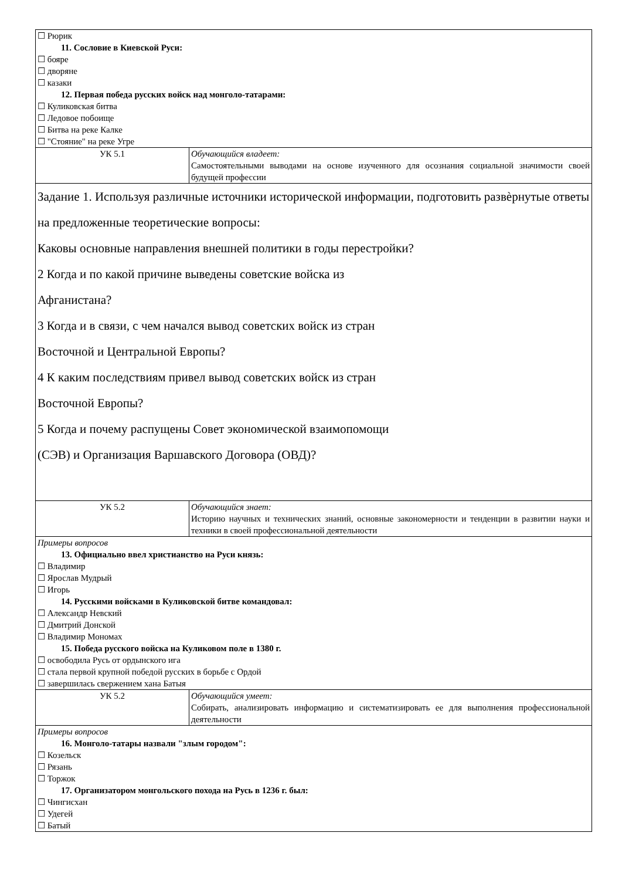| ☐ Рюрик 11. Сословие в Киевской Руси: ☐ бояре ☐ дворяне ☐ казаки 12. Первая победа русских войск над монголо-татарами: ☐ Куликовская битва ☐ Ледовое побоище ☐ Битва на реке Калке ☐ "Стояние" на реке Угре | |
| УК 5.1 | Обучающийся владеет: Самостоятельными выводами на основе изученного для осознания социальной значимости своей будущей профессии |
| Задание 1. Используя различные источники исторической информации, подготовить развѐрнутые ответы на предложенные теоретические вопросы: Каковы основные направления внешней политики в годы перестройки? 2 Когда и по какой причине выведены советские войска из Афганистана? 3 Когда и в связи, с чем начался вывод советских войск из стран Восточной и Центральной Европы? 4 К каким последствиям привел вывод советских войск из стран Восточной Европы? 5 Когда и почему распущены Совет экономической взаимопомощи (СЭВ) и Организация Варшавского Договора (ОВД)? | |
| УК 5.2 | Обучающийся знает: Историю научных и технических знаний, основные закономерности и тенденции в развитии науки и техники в своей профессиональной деятельности |
| Примеры вопросов 13. Официально ввел христианство на Руси князь: ☐ Владимир ☐ Ярослав Мудрый ☐ Игорь 14. Русскими войсками в Куликовской битве командовал: ☐ Александр Невский ☐ Дмитрий Донской ☐ Владимир Мономах 15. Победа русского войска на Куликовом поле в 1380 г. ☐ освободила Русь от ордынского ига ☐ стала первой крупной победой русских в борьбе с Ордой ☐ завершилась свержением хана Батыя | |
| УК 5.2 | Обучающийся умеет: Собирать, анализировать информацию и систематизировать ее для выполнения профессиональной деятельности |
| Примеры вопросов 16. Монголо-татары назвали "злым городом": ☐ Козельск ☐ Рязань ☐ Торжок 17. Организатором монгольского похода на Русь в 1236 г. был: ☐ Чингисхан ☐ Удегей ☐ Батый | |